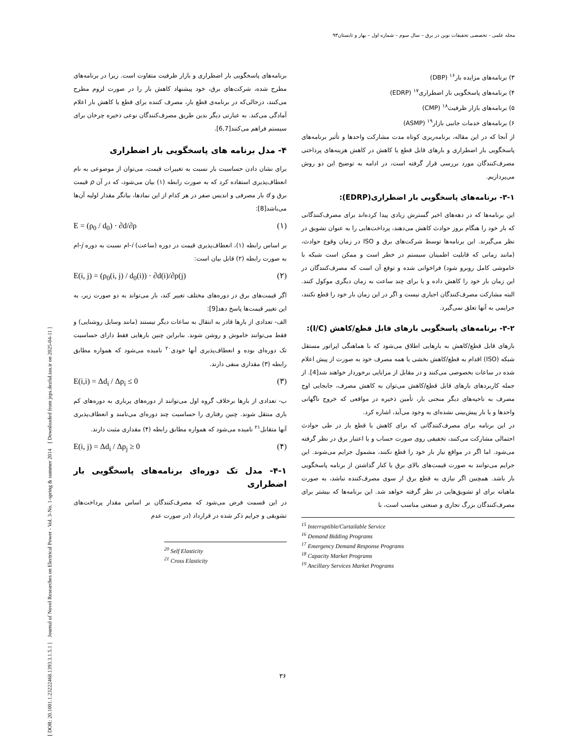مجله علمی - تخصصی تحقیقات نوین در برق – سال سوم – شماره اول – بهار و تابستان۹۳
۳) برنامه‌های مزایده بار<sup>۱۶</sup> (DBP)
۴) برنامه‌های پاسخگویی بار اضطراری<sup>۱۷</sup> (EDRP)
۵) برنامه‌های بازار ظرفیت<sup>۱۸</sup> (CMP)
۶) برنامه‌های خدمات جانبی بازار<sup>۱۹</sup> (ASMP)
از آنجا که در این مقاله، برنامه‌ریزی کوتاه مدت مشارکت واحدها و تأثیر برنامه‌های پاسخگویی بار اضطراری و بارهای قابل قطع یا کاهش در کاهش هزینه‌های پرداختی مصرف‌کنندگان مورد بررسی قرار گرفته است، در ادامه به توضیح این دو روش می‌پردازیم.
۳-۱- برنامه‌های پاسخگویی بار اضطراری(EDRP):
این برنامه‌ها که در دهه‌های اخیر گسترش زیادی پیدا کرده‌اند برای مصرف‌کنندگانی که بار خود را هنگام بروز حوادث کاهش می‌دهند، پرداخت‌هایی را به عنوان تشویق در نظر می‌گیرند. این برنامه‌ها توسط شرکت‌های برق و ISO در زمان وقوع حوادث، (مانند زمانی که قابلیت اطمینان سیستم در خطر است و ممکن است شبکه با خاموشی کامل روبرو شود) فراخوانی شده و توقع آن است که مصرف‌کنندگان در این زمان بار خود را کاهش داده و یا برای چند ساعت به زمان دیگری موکول کنند. البته مشارکت مصرف‌کنندگان اجباری نیست و اگر در این زمان بار خود را قطع نکنند، جرایمی به آنها تعلق نمی‌گیرد.
۳-۲- برنامه‌های پاسخگویی بارهای قابل قطع/کاهش (I/C):
بارهای قابل قطع/کاهش به بارهایی اطلاق می‌شود که با هماهنگی اپراتور مستقل شبکه (ISO) اقدام به قطع/کاهش بخشی یا همه مصرف خود به صورت از پیش اعلام شده در ساعات بخصوصی می‌کنند و در مقابل از مزایایی برخوردار خواهند شد[4]. از جمله کاربردهای بارهای قابل قطع/کاهش می‌توان به کاهش مصرف، جابجایی اوج مصرف به ناحیه‌های دیگر منحنی بار، تأمین ذخیره در مواقعی که خروج ناگهانی واحدها و یا بار پیش‌بینی نشده‌ای به وجود می‌آید، اشاره کرد.
در این برنامه برای مصرف‌کنندگانی که برای کاهش یا قطع بار در طی حوادث احتمالی مشارکت می‌کنند، تخفیفی روی صورت حساب و یا اعتبار برق در نظر گرفته می‌شود. اما اگر در مواقع نیاز بار خود را قطع نکنند، مشمول جرایم می‌شوند. این جرایم می‌توانند به صورت قیمت‌های بالای برق یا کنار گذاشتن از برنامه پاسخگویی بار باشد. همچنین اگر نیازی به قطع برق از سوی مصرف‌کننده نباشد، به صورت ماهیانه برای او تشویق‌هایی در نظر گرفته خواهد شد. این برنامه‌ها که بیشتر برای مصرف‌کنندگان بزرگ تجاری و صنعتی مناسب است، با
<sup>15</sup> Interruptible/Curtailable Service
<sup>16</sup> Demand Bidding Programs
<sup>17</sup> Emergency Demand Response Programs
<sup>18</sup> Capacity Market Programs
<sup>19</sup> Ancillary Services Market Programs
برنامه‌های پاسخگویی بار اضطراری و بازار ظرفیت متفاوت است. زیرا در برنامه‌های مطرح شده، شرکت‌های برق، خود پیشنهاد کاهش بار را در صورت لزوم مطرح می‌کنند، درحالی‌که در برنامه‌ی قطع بار، مصرف کننده برای قطع یا کاهش بار اعلام آمادگی می‌کند. به عبارتی دیگر بدین طریق مصرف‌کنندگان نوعی ذخیره چرخان برای سیستم فراهم می‌کنند[6,7].
۴- مدل برنامه های پاسخگویی بار اضطراری
برای نشان دادن حساسیت بار نسبت به تغییرات قیمت، می‌توان از موضوعی به نام انعطاف‌پذیری استفاده کرد که به صورت رابطه (۱) بیان می‌شود، که در آن ρ قیمت برق و d بار مصرفی و اندیس صفر در هر کدام از این نمادها، بیانگر مقدار اولیه آن‌ها می‌باشد[8]:
E = (ρ<sub>0</sub> / d<sub>0</sub>) · ∂d/∂ρ (۱)
بر اساس رابطه (۱)، انعطاف‌پذیری قیمت در دوره (ساعت) i-ام نسبت به دوره j-ام به صورت رابطه (۲) قابل بیان است:
E(i, j) = (ρ<sub>0</sub>(i, j) / d<sub>0</sub>(i)) · ∂d(i)/∂ρ(j) (۲)
اگر قیمت‌های برق در دوره‌های مختلف تغییر کند، بار می‌تواند به دو صورت زیر، به این تغییر قیمت‌ها پاسخ دهد[9]:
الف- تعدادی از بارها قادر به انتقال به ساعات دیگر نیستند (مانند وسایل روشنایی) و فقط می‌توانند خاموش و روشن شوند. بنابراین چنین بارهایی فقط دارای حساسیت تک دوره‌ای بوده و انعطاف‌پذیری آنها خودی<sup>۲۰</sup> نامیده می‌شود که همواره مطابق رابطه (۳) مقداری منفی دارند.
E(i,i) = Δd<sub>i</sub> / Δρ<sub>i</sub> ≤ 0 (۳)
ب- تعدادی از بارها برخلاف گروه اول می‌توانند از دوره‌های پرباری به دوره‌های کم باری منتقل شوند. چنین رفتاری را حساسیت چند دوره‌ای می‌نامند و انعطاف‌پذیری آنها متقابل<sup>۲۱</sup> نامیده می‌شود که همواره مطابق رابطه (۴) مقداری مثبت دارند.
E(i, j) = Δd<sub>i</sub> / Δρ<sub>j</sub> ≥ 0 (۴)
۴-۱- مدل تک دوره‌ای برنامه‌های پاسخگویی بار اضطراری
در این قسمت فرض می‌شود که مصرف‌کنندگان بر اساس مقدار پرداخت‌های تشویقی و جرایم ذکر شده در قرارداد (در صورت عدم
<sup>20</sup> Self Elasticity
<sup>21</sup> Cross Elasticity
[ DOR: 20.1001.1.23222468.1393.3.1.5.1 ] Journal of Novel Researches on Electrical Power - Vol. 3-No. 1-spring & summer 2014 [ Downloaded from jeps.dezful.iau.ir on 2025-04-11 ]
۳۶